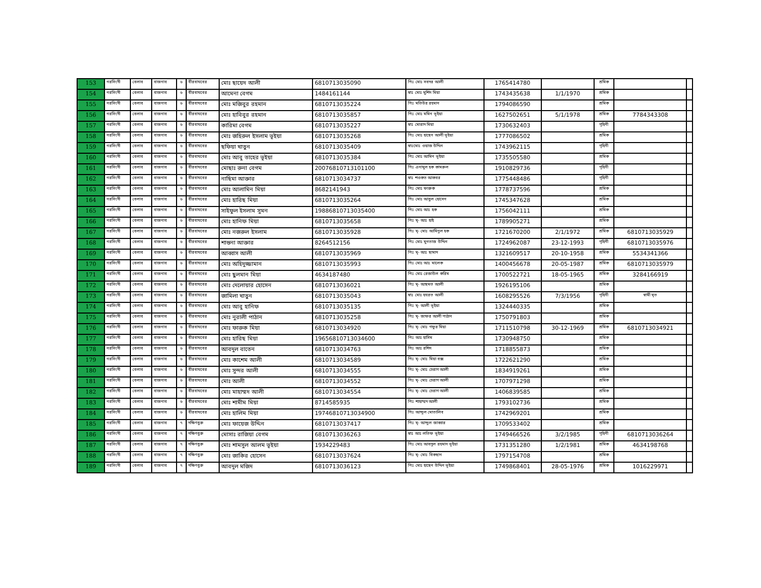| 153 | নরসিংদী | বেলাব | বাজনাব | ৬ | বীরবাঘবের | মোঃ ছায়েদ আলী | 6810713035090 | পিঃ মোঃ সবদর আলী | 1765414780 | | শ্রমিক | | |
| 154 | নরসিংদী | বেলাব | বাজনাব | ৬ | বীরবাঘবের | আমেনা বেগম | 1484161144 | স্বাঃ মোঃ মুর্শিদ মিয়া | 1743435638 | 1/1/1970 | শ্রমিক | | |
| 155 | নরসিংদী | বেলাব | বাজনাব | ৬ | বীরবাঘবের | মোঃ মজিবুর রহমান | 6810713035224 | পিঃ মতিউর রহমান | 1794086590 | | শ্রমিক | | |
| 156 | নরসিংদী | বেলাব | বাজনাব | ৬ | বীরবাঘবের | মোঃ হাবিবুর রহমান | 6810713035857 | পিঃ মোঃ মমিন ভূইয়া | 1627502651 | 5/1/1978 | শ্রমিক | 7784343308 | |
| 157 | নরসিংদী | বেলাব | বাজনাব | ৬ | বীরবাঘবের | কারিমা বেগম | 6810713035227 | স্বাঃ মোরাদ মিয়া | 1730632403 | | গৃহিনী | | |
| 158 | নরসিংদী | বেলাব | বাজনাব | ৬ | বীরবাঘবের | মোঃ জহিরুল ইসলাম ভূইয়া | 6810713035268 | পিঃ মোঃ হাছেন আলী ভূইয়া | 1777086502 | | শ্রমিক | | |
| 159 | নরসিংদী | বেলাব | বাজনাব | ৬ | বীরবাঘবের | ছফিয়া খাতুন | 6810713035409 | স্বাঃমোঃ ওয়াজ উদ্দিন | 1743962115 | | গৃহিনী | | |
| 160 | নরসিংদী | বেলাব | বাজনাব | ৬ | বীরবাঘবের | মোঃ আবু তাহের ভূইয়া | 6810713035384 | পিঃ মোঃ আমিন ভূইয়া | 1735505580 | | শ্রমিক | | |
| 161 | নরসিংদী | বেলাব | বাজনাব | ৬ | বীরবাঘবের | মোছাঃ রুনা বেগম | 20076810713101100 | পিঃ এনামুল হক কামরুল | 1910829736 | | গৃহিনী | | |
| 162 | নরসিংদী | বেলাব | বাজনাব | ৬ | বীরবাঘবের | নাছিমা আক্তার | 6810713034737 | স্বাঃ শওকত আকবর | 1775448486 | | গৃহিনী | | |
| 163 | নরসিংদী | বেলাব | বাজনাব | ৬ | বীরবাঘবের | মোঃ আলামিন মিয়া | 8682141943 | পিঃ মোঃ ফারুক | 1778737596 | | শ্রমিক | | |
| 164 | নরসিংদী | বেলাব | বাজনাব | ৬ | বীরবাঘবের | মোঃ হারিছ মিয়া | 6810713035264 | পিঃ মোঃ আবুল হোসেন | 1745347628 | | শ্রমিক | | |
| 165 | নরসিংদী | বেলাব | বাজনাব | ৬ | বীরবাঘবের | সাইফুল ইসলাম সুমন | 19886810713035400 | পিঃ মোঃ আঃ হক | 1756042111 | | শ্রমিক | | |
| 166 | নরসিংদী | বেলাব | বাজনাব | ৬ | বীরবাঘবের | মোঃ হানিফ মিয়া | 6810713035658 | পিঃ মৃ- আঃ হাই | 1789905271 | | শ্রমিক | | |
| 167 | নরসিংদী | বেলাব | বাজনাব | ৬ | বীরবাঘবের | মোঃ নজরুল ইসলাম | 6810713035928 | পিঃ মৃ- মোঃ আমিনুল হক | 1721670200 | 2/1/1972 | শ্রমিক | 6810713035929 | |
| 168 | নরসিংদী | বেলাব | বাজনাব | ৬ | বীরবাঘবের | শান্তনা আক্তার | 8264512156 | পিঃ মোঃ মুনতাজ উদ্দিন | 1724962087 | 23-12-1993 | গৃহিনী | 6810713035976 | |
| 169 | নরসিংদী | বেলাব | বাজনাব | ৬ | বীরবাঘবের | আব্বাস আলী | 6810713035969 | পিঃ মৃ- আঃ ছামাদ | 1321609517 | 20-10-1958 | শ্রমিক | 5534341366 | |
| 170 | নরসিংদী | বেলাব | বাজনাব | ৬ | বীরবাঘবের | মোঃ অহিদুজ্জামান | 6810713035993 | পিঃ মোঃ আঃ মালেক | 1400456678 | 20-05-1987 | শ্রমিক | 6810713035979 | |
| 171 | নরসিংদী | বেলাব | বাজনাব | ৬ | বীরবাঘবের | মোঃ ছুলমান মিয়া | 4634187480 | পিঃ মোঃ রেজাউল করিম | 1700522721 | 18-05-1965 | শ্রমিক | 3284166919 | |
| 172 | নরসিংদী | বেলাব | বাজনাব | ৬ | বীরবাঘবের | মোঃ দেলোয়ার হোসেন | 6810713036021 | পিঃ মৃ- আছমত আলী | 1926195106 | | শ্রমিক | | |
| 173 | নরসিংদী | বেলাব | বাজনাব | ৬ | বীরবাঘবের | জামিলা খাতুন | 6810713035043 | স্বাঃ মোঃ হযরত আলী | 1608295526 | 7/3/1956 | গৃহিনী | স্বামী মৃত | |
| 174 | নরসিংদী | বেলাব | বাজনাব | ৬ | বীরবাঘবের | মোঃ আবু হানিফ | 6810713035135 | পিঃ মৃ- আলী ভূইয়া | 1324440335 | | শ্রমিক | | |
| 175 | নরসিংদী | বেলাব | বাজনাব | ৬ | বীরবাঘবের | মোঃ নুরালী পাঠান | 6810713035258 | পিঃ মৃ- জাফর আলী পাঠান | 1750791803 | | শ্রমিক | | |
| 176 | নরসিংদী | বেলাব | বাজনাব | ৬ | বীরবাঘবের | মোঃ ফারুক মিয়া | 6810713034920 | পিঃ মৃ- মোঃ গফুর মিয়া | 1711510798 | 30-12-1969 | শ্রমিক | 6810713034921 | |
| 177 | নরসিংদী | বেলাব | বাজনাব | ৬ | বীরবাঘবের | মোঃ হারিছ মিয়া | 19656810713034600 | পিঃ আঃ হাসিম | 1730948750 | | শ্রমিক | | |
| 178 | নরসিংদী | বেলাব | বাজনাব | ৬ | বীরবাঘবের | আবদুল বাতেন | 6810713034763 | পিঃ আঃ রশিদ | 1718855873 | | শ্রমিক | | |
| 179 | নরসিংদী | বেলাব | বাজনাব | ৬ | বীরবাঘবের | মোঃ কাশেম আলী | 6810713034589 | পিঃ মৃ- মোঃ মিয়া বক্স | 1722621290 | | শ্রমিক | | |
| 180 | নরসিংদী | বেলাব | বাজনাব | ৬ | বীরবাঘবের | মোঃ সুন্দর আলী | 6810713034555 | পিঃ মৃ- মোঃ চেরাগ আলী | 1834919261 | | শ্রমিক | | |
| 181 | নরসিংদী | বেলাব | বাজনাব | ৬ | বীরবাঘবের | মোঃ আলী | 6810713034552 | পিঃ মৃ- মোঃ চেরাগ আলী | 1707971298 | | শ্রমিক | | |
| 182 | নরসিংদী | বেলাব | বাজনাব | ৬ | বীরবাঘবের | মোঃ মাহাম্মদ আলী | 6810713034554 | পিঃ মৃ- মোঃ চেরাগ আলী | 1406839585 | | শ্রমিক | | |
| 183 | নরসিংদী | বেলাব | বাজনাব | ৬ | বীরবাঘবের | মোঃ শামীম মিয়া | 8714585935 | পিঃ শাহাম্মদ আলী | 1793102736 | | শ্রমিক | | |
| 184 | নরসিংদী | বেলাব | বাজনাব | ৬ | বীরবাঘবের | মোঃ হালিম মিয়া | 19746810713034900 | পিঃ আব্দুল মোতালিব | 1742969201 | | শ্রমিক | | |
| 185 | নরসিংদী | বেলাব | বাজনাব | ৭ | দক্ষিণধুরু | মোঃ ফায়েজ উদ্দিন | 6810713037417 | পিঃ মৃ- আব্দুল জাব্বার | 1709533402 | | শ্রমিক | | |
| 186 | নরসিংদী | বেলাব | বাজনাব | ৭ | দক্ষিণধুরু | মোসাঃ রাজিয়া বেগম | 6810713036263 | স্বাঃ আঃ লতিফ ভূইয়া | 1749466526 | 3/2/1985 | গৃহিনী | 6810713036264 | |
| 187 | নরসিংদী | বেলাব | বাজনাব | ৭ | দক্ষিণধুরু | মোঃ শামসুল আলম ভূইয়া | 1934229483 | পিঃ মোঃ আবদুল রহমান ভূইয়া | 1731351280 | 1/2/1981 | শ্রমিক | 4634198768 | |
| 188 | নরসিংদী | বেলাব | বাজনাব | ৭ | দক্ষিণধুরু | মোঃ জাকির হোসেন | 6810713037624 | পিঃ মৃ- মোঃ বিকছান | 1797154708 | | শ্রমিক | | |
| 189 | নরসিংদী | বেলাব | বাজনাব | ৭ | দক্ষিণধুরু | আবদুল মজিদ | 6810713036123 | পিঃ মোঃ হাছেন উদ্দিন ভূইয়া | 1749868401 | 28-05-1976 | শ্রমিক | 1016229971 | |